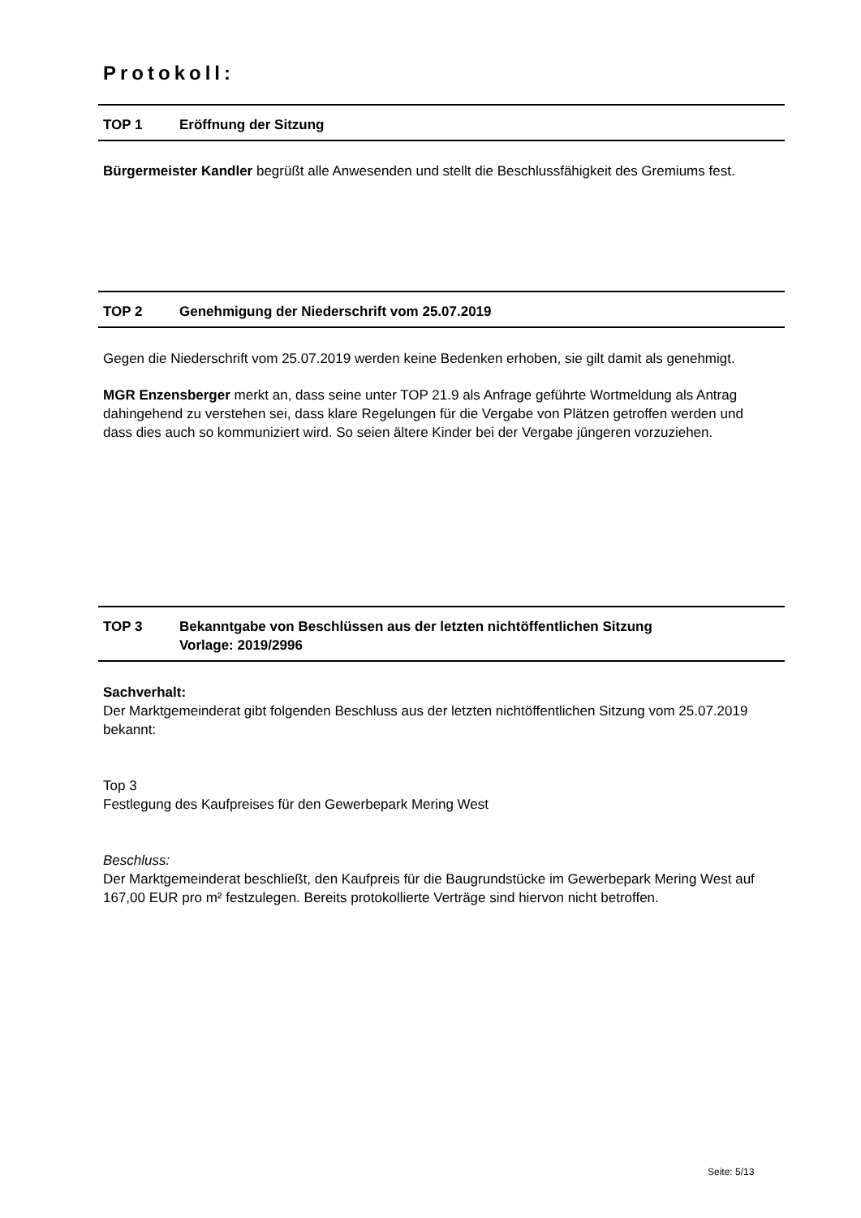Protokoll:
TOP 1 Eröffnung der Sitzung
Bürgermeister Kandler begrüßt alle Anwesenden und stellt die Beschlussfähigkeit des Gremiums fest.
TOP 2 Genehmigung der Niederschrift vom 25.07.2019
Gegen die Niederschrift vom 25.07.2019 werden keine Bedenken erhoben, sie gilt damit als genehmigt.
MGR Enzensberger merkt an, dass seine unter TOP 21.9 als Anfrage geführte Wortmeldung als Antrag dahingehend zu verstehen sei, dass klare Regelungen für die Vergabe von Plätzen getroffen werden und dass dies auch so kommuniziert wird. So seien ältere Kinder bei der Vergabe jüngeren vorzuziehen.
TOP 3 Bekanntgabe von Beschlüssen aus der letzten nichtöffentlichen Sitzung
Vorlage: 2019/2996
Sachverhalt:
Der Marktgemeinderat gibt folgenden Beschluss aus der letzten nichtöffentlichen Sitzung vom 25.07.2019 bekannt:
Top 3
Festlegung des Kaufpreises für den Gewerbepark Mering West
Beschluss:
Der Marktgemeinderat beschließt, den Kaufpreis für die Baugrundstücke im Gewerbepark Mering West auf 167,00 EUR pro m² festzulegen. Bereits protokollierte Verträge sind hiervon nicht betroffen.
Seite: 5/13